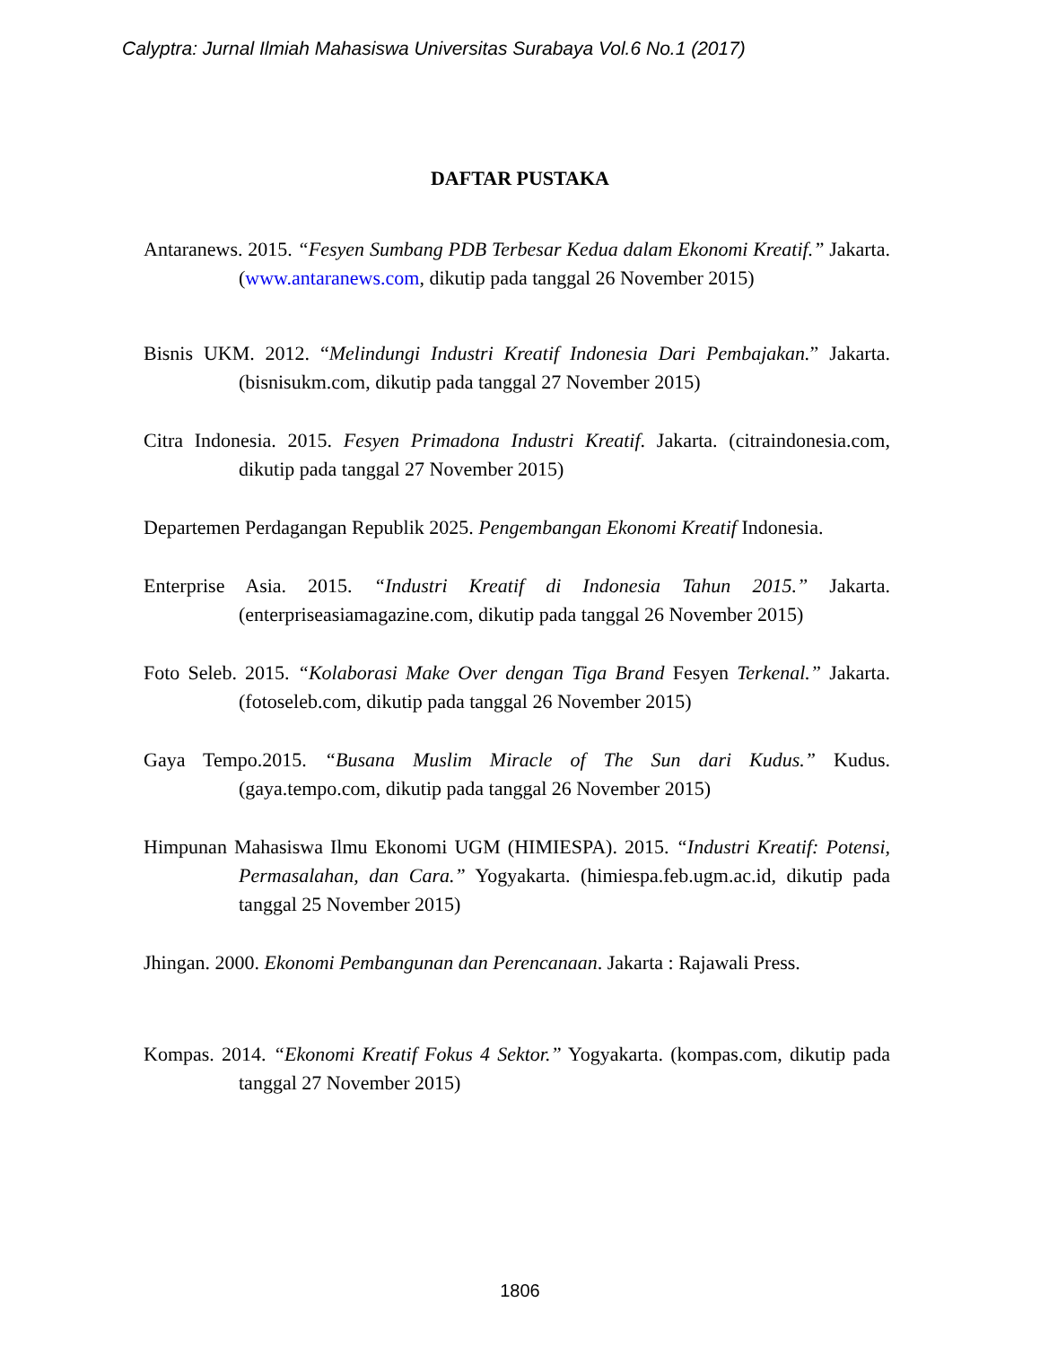Calyptra: Jurnal Ilmiah Mahasiswa Universitas Surabaya Vol.6 No.1 (2017)
DAFTAR PUSTAKA
Antaranews. 2015. “Fesyen Sumbang PDB Terbesar Kedua dalam Ekonomi Kreatif.” Jakarta. (www.antaranews.com, dikutip pada tanggal 26 November 2015)
Bisnis UKM. 2012. “Melindungi Industri Kreatif Indonesia Dari Pembajakan.” Jakarta. (bisnisukm.com, dikutip pada tanggal 27 November 2015)
Citra Indonesia. 2015. Fesyen Primadona Industri Kreatif. Jakarta. (citraindonesia.com, dikutip pada tanggal 27 November 2015)
Departemen Perdagangan Republik 2025. Pengembangan Ekonomi Kreatif Indonesia.
Enterprise Asia. 2015. “Industri Kreatif di Indonesia Tahun 2015.” Jakarta. (enterpriseasiamagazine.com, dikutip pada tanggal 26 November 2015)
Foto Seleb. 2015. “Kolaborasi Make Over dengan Tiga Brand Fesyen Terkenal.” Jakarta. (fotoseleb.com, dikutip pada tanggal 26 November 2015)
Gaya Tempo.2015. “Busana Muslim Miracle of The Sun dari Kudus.” Kudus. (gaya.tempo.com, dikutip pada tanggal 26 November 2015)
Himpunan Mahasiswa Ilmu Ekonomi UGM (HIMIESPA). 2015. “Industri Kreatif: Potensi, Permasalahan, dan Cara.” Yogyakarta. (himiespa.feb.ugm.ac.id, dikutip pada tanggal 25 November 2015)
Jhingan. 2000. Ekonomi Pembangunan dan Perencanaan. Jakarta : Rajawali Press.
Kompas. 2014. “Ekonomi Kreatif Fokus 4 Sektor.” Yogyakarta. (kompas.com, dikutip pada tanggal 27 November 2015)
1806